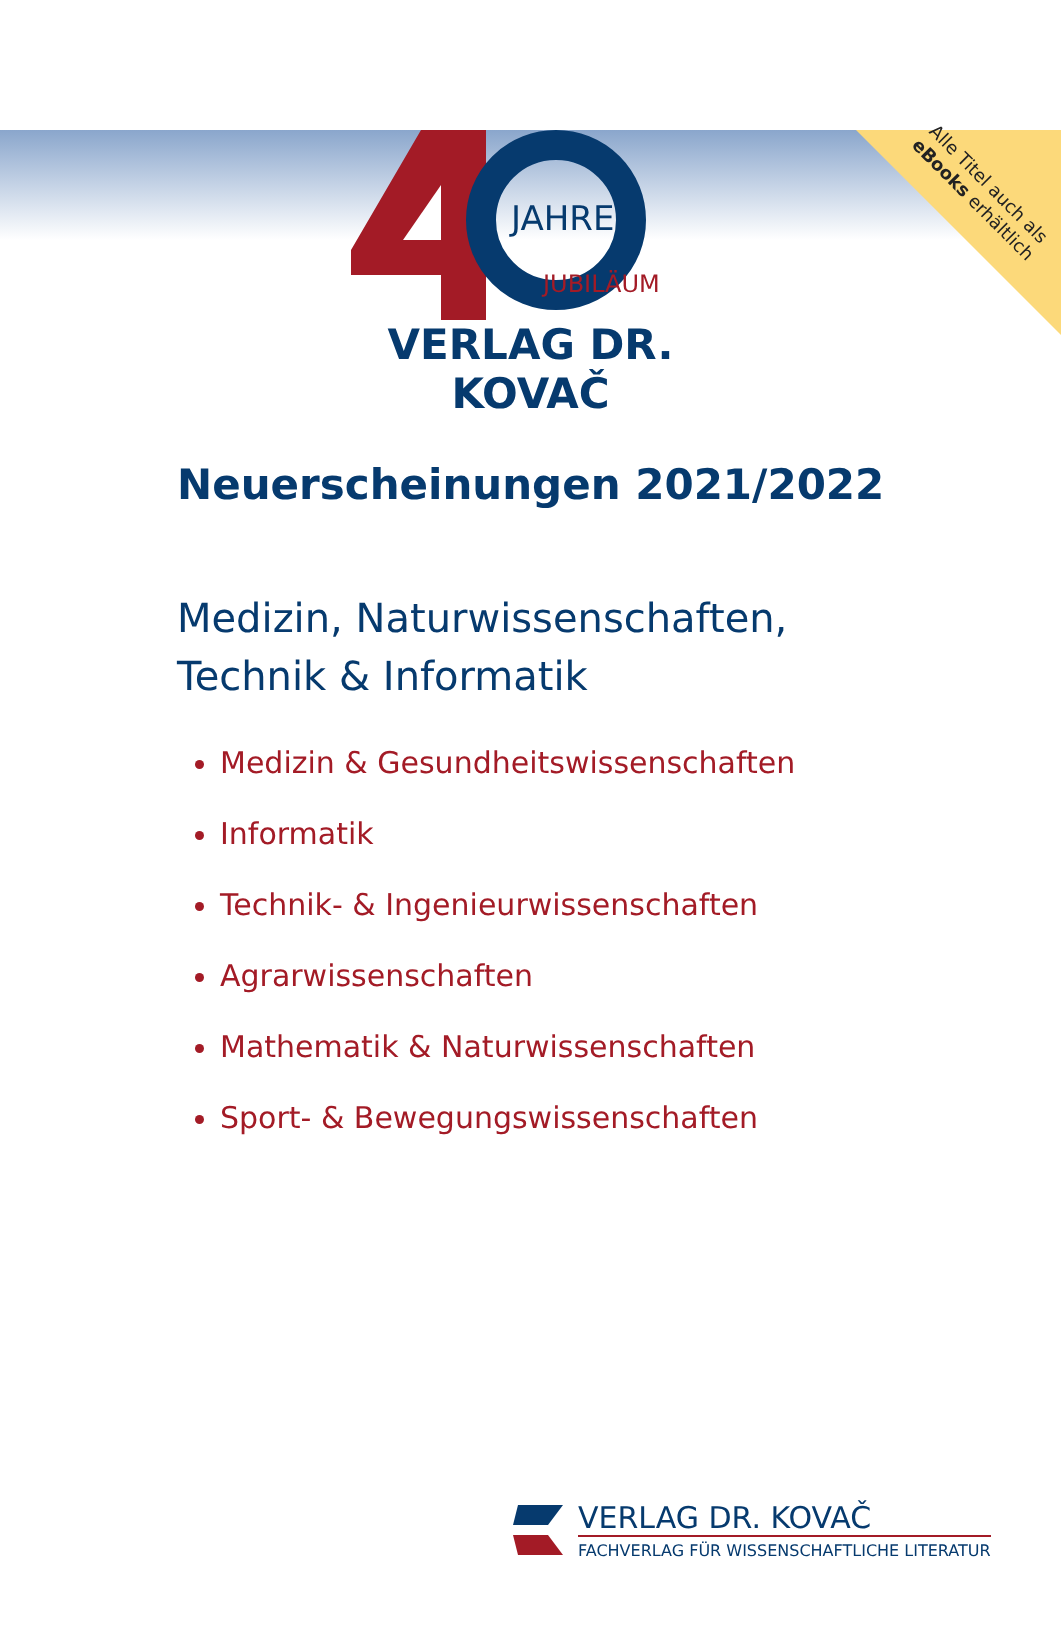Alle Titel auch als eBooks erhältlich
JAHRE
JUBILÄUM
VERLAG DR. KOVAČ
Neuerscheinungen 2021/2022
Medizin, Naturwissenschaften,
Technik & Informatik
Medizin & Gesundheitswissenschaften
Informatik
Technik- & Ingenieurwissenschaften
Agrarwissenschaften
Mathematik & Naturwissenschaften
Sport- & Bewegungswissenschaften
VERLAG DR. KOVAČ
FACHVERLAG FÜR WISSENSCHAFTLICHE LITERATUR